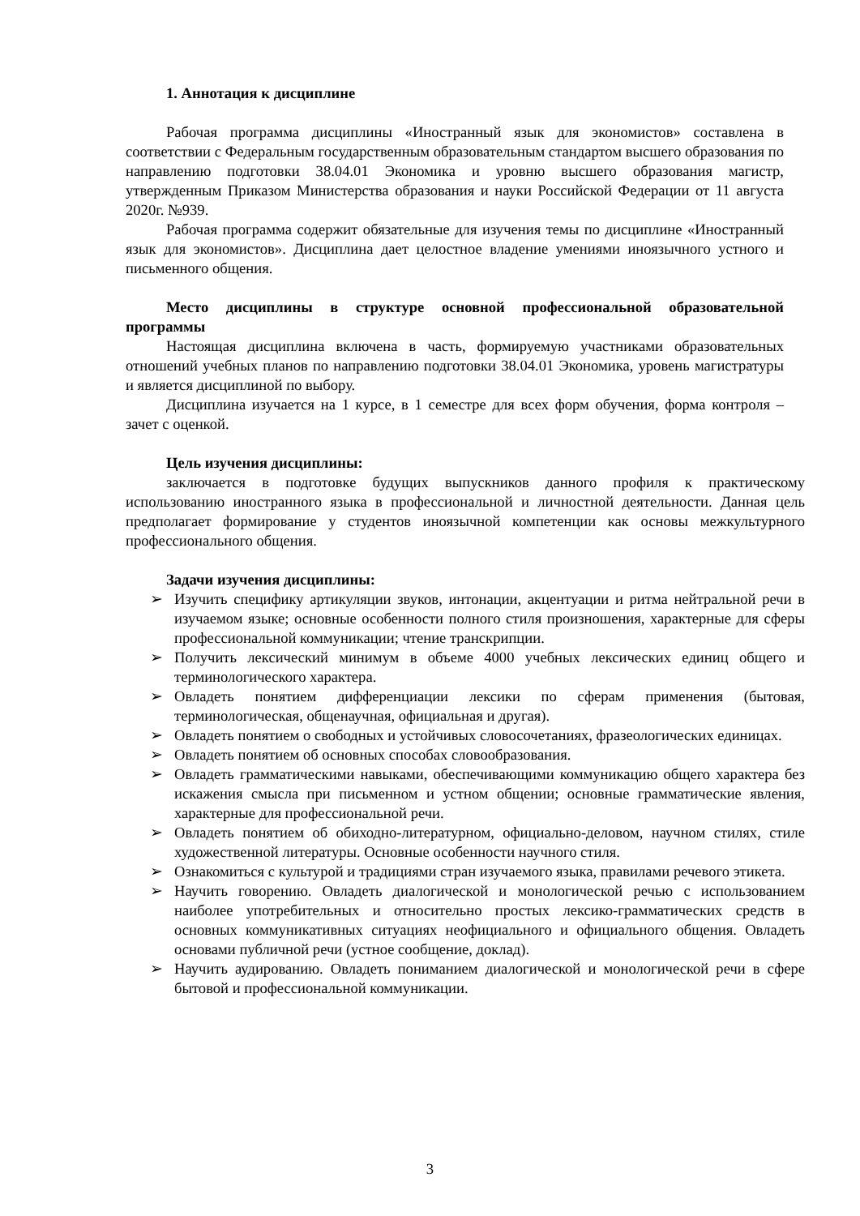1. Аннотация к дисциплине
Рабочая программа дисциплины «Иностранный язык для экономистов» составлена в соответствии с Федеральным государственным образовательным стандартом высшего образования по направлению подготовки 38.04.01 Экономика и уровню высшего образования магистр, утвержденным Приказом Министерства образования и науки Российской Федерации от 11 августа 2020г. №939.
Рабочая программа содержит обязательные для изучения темы по дисциплине «Иностранный язык для экономистов». Дисциплина дает целостное владение умениями иноязычного устного и письменного общения.
Место дисциплины в структуре основной профессиональной образовательной программы
Настоящая дисциплина включена в часть, формируемую участниками образовательных отношений учебных планов по направлению подготовки 38.04.01 Экономика, уровень магистратуры и является дисциплиной по выбору.
Дисциплина изучается на 1 курсе, в 1 семестре для всех форм обучения, форма контроля – зачет с оценкой.
Цель изучения дисциплины:
заключается в подготовке будущих выпускников данного профиля к практическому использованию иностранного языка в профессиональной и личностной деятельности. Данная цель предполагает формирование у студентов иноязычной компетенции как основы межкультурного профессионального общения.
Задачи изучения дисциплины:
➢ Изучить специфику артикуляции звуков, интонации, акцентуации и ритма нейтральной речи в изучаемом языке; основные особенности полного стиля произношения, характерные для сферы профессиональной коммуникации; чтение транскрипции.
➢ Получить лексический минимум в объеме 4000 учебных лексических единиц общего и терминологического характера.
➢ Овладеть понятием дифференциации лексики по сферам применения (бытовая, терминологическая, общенаучная, официальная и другая).
➢ Овладеть понятием о свободных и устойчивых словосочетаниях, фразеологических единицах.
➢ Овладеть понятием об основных способах словообразования.
➢ Овладеть грамматическими навыками, обеспечивающими коммуникацию общего характера без искажения смысла при письменном и устном общении; основные грамматические явления, характерные для профессиональной речи.
➢ Овладеть понятием об обиходно-литературном, официально-деловом, научном стилях, стиле художественной литературы. Основные особенности научного стиля.
➢ Ознакомиться с культурой и традициями стран изучаемого языка, правилами речевого этикета.
➢ Научить говорению. Овладеть диалогической и монологической речью с использованием наиболее употребительных и относительно простых лексико-грамматических средств в основных коммуникативных ситуациях неофициального и официального общения. Овладеть основами публичной речи (устное сообщение, доклад).
➢ Научить аудированию. Овладеть пониманием диалогической и монологической речи в сфере бытовой и профессиональной коммуникации.
3